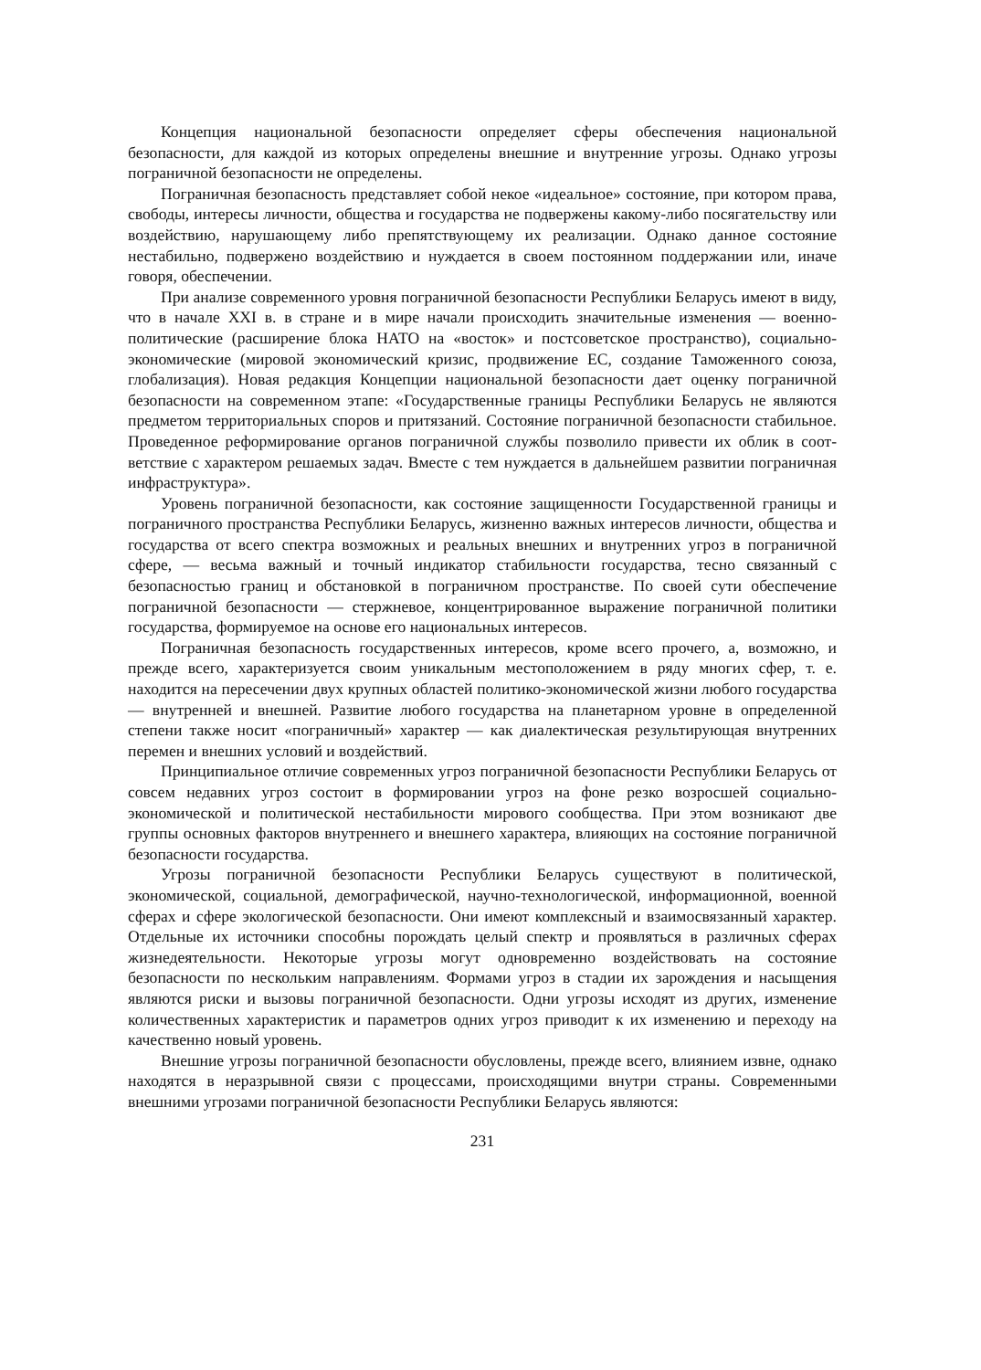Концепция национальной безопасности определяет сферы обеспечения националь­ной безопасности, для каждой из которых определены внешние и внутренние угрозы. Од­нако угрозы пограничной безопасности не определены.
Пограничная безопасность представляет собой некое «идеальное» состояние, при котором права, свободы, интересы личности, общества и государства не подвержены какому-либо посягательству или воздействию, нарушающему либо препятствующему их реализации. Однако данное состояние нестабильно, подвержено воздействию и нуждает­ся в своем постоянном поддержании или, иначе говоря, обеспечении.
При анализе современного уровня пограничной безопасности Республики Беларусь имеют в виду, что в начале XXI в. в стране и в мире начали происходить значительные изменения — военно-политические (расширение блока НАТО на «восток» и постсовет­ское пространство), социально-экономические (мировой экономический кризис, продви­жение ЕС, создание Таможенного союза, глобализация). Новая редакция Концепции на­циональной безопасности дает оценку пограничной безопасности на современном этапе: «Государственные границы Республики Беларусь не являются предметом территориаль­ных споров и притязаний. Состояние пограничной безопасности стабильное. Проведен­ное реформирование органов пограничной службы позволило привести их облик в соот­ветствие с характером решаемых задач. Вместе с тем нуждается в дальнейшем развитии пограничная инфраструктура».
Уровень пограничной безопасности, как состояние защищенности Государственной границы и пограничного пространства Республики Беларусь, жизненно важных интере­сов личности, общества и государства от всего спектра возможных и реальных внешних и внутренних угроз в пограничной сфере, — весьма важный и точный индикатор ста­бильности государства, тесно связанный с безопасностью границ и обстановкой в погра­ничном пространстве. По своей сути обеспечение пограничной безопасности — стержне­вое, концентрированное выражение пограничной политики государства, формируемое на основе его национальных интересов.
Пограничная безопасность государственных интересов, кроме всего прочего, а, воз­можно, и прежде всего, характеризуется своим уникальным местоположением в ряду мно­гих сфер, т. е. находится на пересечении двух крупных областей политико-экономической жизни любого государства — внутренней и внешней. Развитие любого государства на планетарном уровне в определенной степени также носит «пограничный» характер — как диалектическая результирующая внутренних перемен и внешних условий и воздействий.
Принципиальное отличие современных угроз пограничной безопасности Республи­ки Беларусь от совсем недавних угроз состоит в формировании угроз на фоне резко воз­росшей социально-экономической и политической нестабильности мирового сообщества. При этом возникают две группы основных факторов внутреннего и внешнего характера, влияющих на состояние пограничной безопасности государства.
Угрозы пограничной безопасности Республики Беларусь существуют в политической, экономической, социальной, демографической, научно-технологической, информацион­ной, военной сферах и сфере экологической безопасности. Они имеют комплексный и взаи­мосвязанный характер. Отдельные их источники способны порождать целый спектр и про­являться в различных сферах жизнедеятельности. Некоторые угрозы могут одновременно воздействовать на состояние безопасности по нескольким направлениям. Формами угроз в стадии их зарождения и насыщения являются риски и вызовы пограничной безопасности. Одни угрозы исходят из других, изменение количественных характеристик и параметров од­них угроз приводит к их изменению и переходу на качественно новый уровень.
Внешние угрозы пограничной безопасности обусловлены, прежде всего, влиянием извне, однако находятся в неразрывной связи с процессами, происходящими внутри стра­ны. Современными внешними угрозами пограничной безопасности Республики Беларусь являются:
231